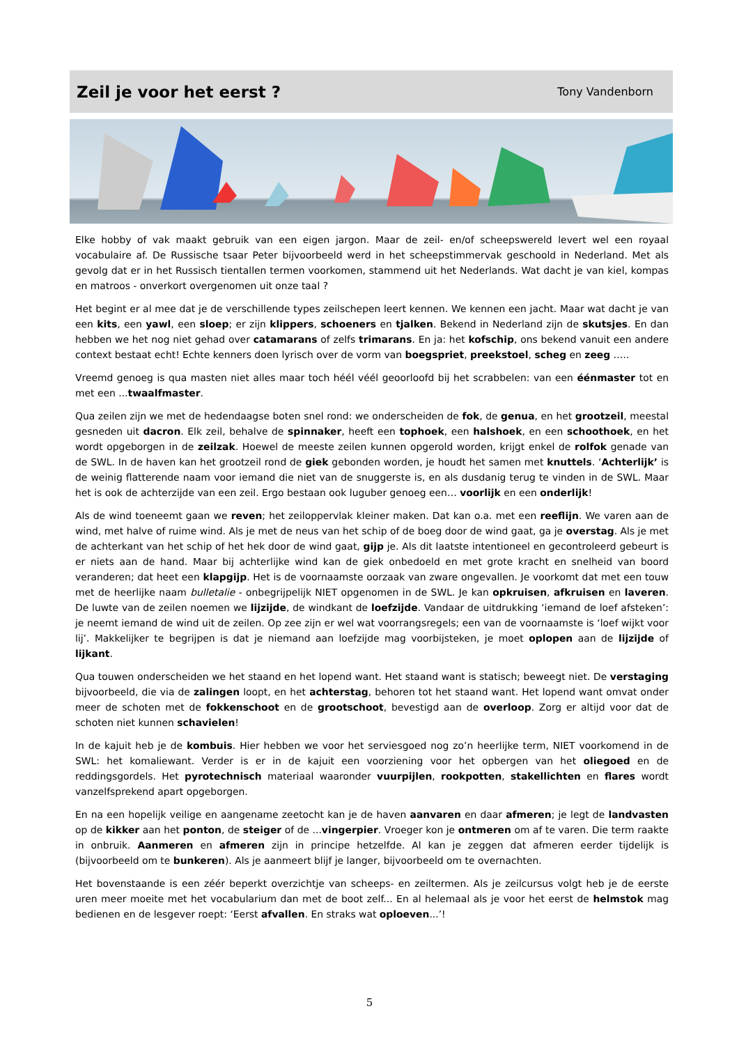Zeil je voor het eerst ?
Tony Vandenborn
Elke hobby of vak maakt gebruik van een eigen jargon. Maar de zeil- en/of scheepswereld levert wel een royaal vocabulaire af. De Russische tsaar Peter bijvoorbeeld werd in het scheepstimmervak geschoold in Nederland. Met als gevolg dat er in het Russisch tientallen termen voorkomen, stammend uit het Nederlands. Wat dacht je van kiel, kompas en matroos - onverkort overgenomen uit onze taal ?
Het begint er al mee dat je de verschillende types zeilschepen leert kennen. We kennen een jacht. Maar wat dacht je van een kits, een yawl, een sloep; er zijn klippers, schoeners en tjalken. Bekend in Nederland zijn de skutsjes. En dan hebben we het nog niet gehad over catamarans of zelfs trimarans. En ja: het kofschip, ons bekend vanuit een andere context bestaat echt! Echte kenners doen lyrisch over de vorm van boegspriet, preekstoel, scheg en zeeg …..
Vreemd genoeg is qua masten niet alles maar toch héél véél geoorloofd bij het scrabbelen: van een éénmaster tot en met een ...twaalfmaster.
Qua zeilen zijn we met de hedendaagse boten snel rond: we onderscheiden de fok, de genua, en het grootzeil, meestal gesneden uit dacron. Elk zeil, behalve de spinnaker, heeft een tophoek, een halshoek, en een schoothoek, en het wordt opgeborgen in de zeilzak. Hoewel de meeste zeilen kunnen opgerold worden, krijgt enkel de rolfok genade van de SWL. In de haven kan het grootzeil rond de giek gebonden worden, je houdt het samen met knuttels. ‘Achterlijk’ is de weinig flatterende naam voor iemand die niet van de snuggerste is, en als dusdanig terug te vinden in de SWL. Maar het is ook de achterzijde van een zeil. Ergo bestaan ook luguber genoeg een… voorlijk en een onderlijk!
Als de wind toeneemt gaan we reven; het zeiloppervlak kleiner maken. Dat kan o.a. met een reeflijn. We varen aan de wind, met halve of ruime wind. Als je met de neus van het schip of de boeg door de wind gaat, ga je overstag. Als je met de achterkant van het schip of het hek door de wind gaat, gijp je. Als dit laatste intentioneel en gecontroleerd gebeurt is er niets aan de hand. Maar bij achterlijke wind kan de giek onbedoeld en met grote kracht en snelheid van boord veranderen; dat heet een klapgijp. Het is de voornaamste oorzaak van zware ongevallen. Je voorkomt dat met een touw met de heerlijke naam bulletalie - onbegrijpelijk NIET opgenomen in de SWL. Je kan opkruisen, afkruisen en laveren. De luwte van de zeilen noemen we lijzijde, de windkant de loefzijde. Vandaar de uitdrukking ‘iemand de loef afsteken’: je neemt iemand de wind uit de zeilen. Op zee zijn er wel wat voorrangsregels; een van de voornaamste is ‘loef wijkt voor lij’. Makkelijker te begrijpen is dat je niemand aan loefzijde mag voorbijsteken, je moet oplopen aan de lijzijde of lijkant.
Qua touwen onderscheiden we het staand en het lopend want. Het staand want is statisch; beweegt niet. De verstaging bijvoorbeeld, die via de zalingen loopt, en het achterstag, behoren tot het staand want. Het lopend want omvat onder meer de schoten met de fokkenschoot en de grootschoot, bevestigd aan de overloop. Zorg er altijd voor dat de schoten niet kunnen schavielen!
In de kajuit heb je de kombuis. Hier hebben we voor het serviesgoed nog zo’n heerlijke term, NIET voorkomend in de SWL: het komaliewant. Verder is er in de kajuit een voorziening voor het opbergen van het oliegoed en de reddingsgordels. Het pyrotechnisch materiaal waaronder vuurpijlen, rookpotten, stakellichten en flares wordt vanzelfsprekend apart opgeborgen.
En na een hopelijk veilige en aangename zeetocht kan je de haven aanvaren en daar afmeren; je legt de landvasten op de kikker aan het ponton, de steiger of de ...vingerpier. Vroeger kon je ontmeren om af te varen. Die term raakte in onbruik. Aanmeren en afmeren zijn in principe hetzelfde. Al kan je zeggen dat afmeren eerder tijdelijk is (bijvoorbeeld om te bunkeren). Als je aanmeert blijf je langer, bijvoorbeeld om te overnachten.
Het bovenstaande is een zéér beperkt overzichtje van scheeps- en zeiltermen. Als je zeilcursus volgt heb je de eerste uren meer moeite met het vocabularium dan met de boot zelf... En al helemaal als je voor het eerst de helmstok mag bedienen en de lesgever roept: ‘Eerst afvallen. En straks wat oploeven...’!
5